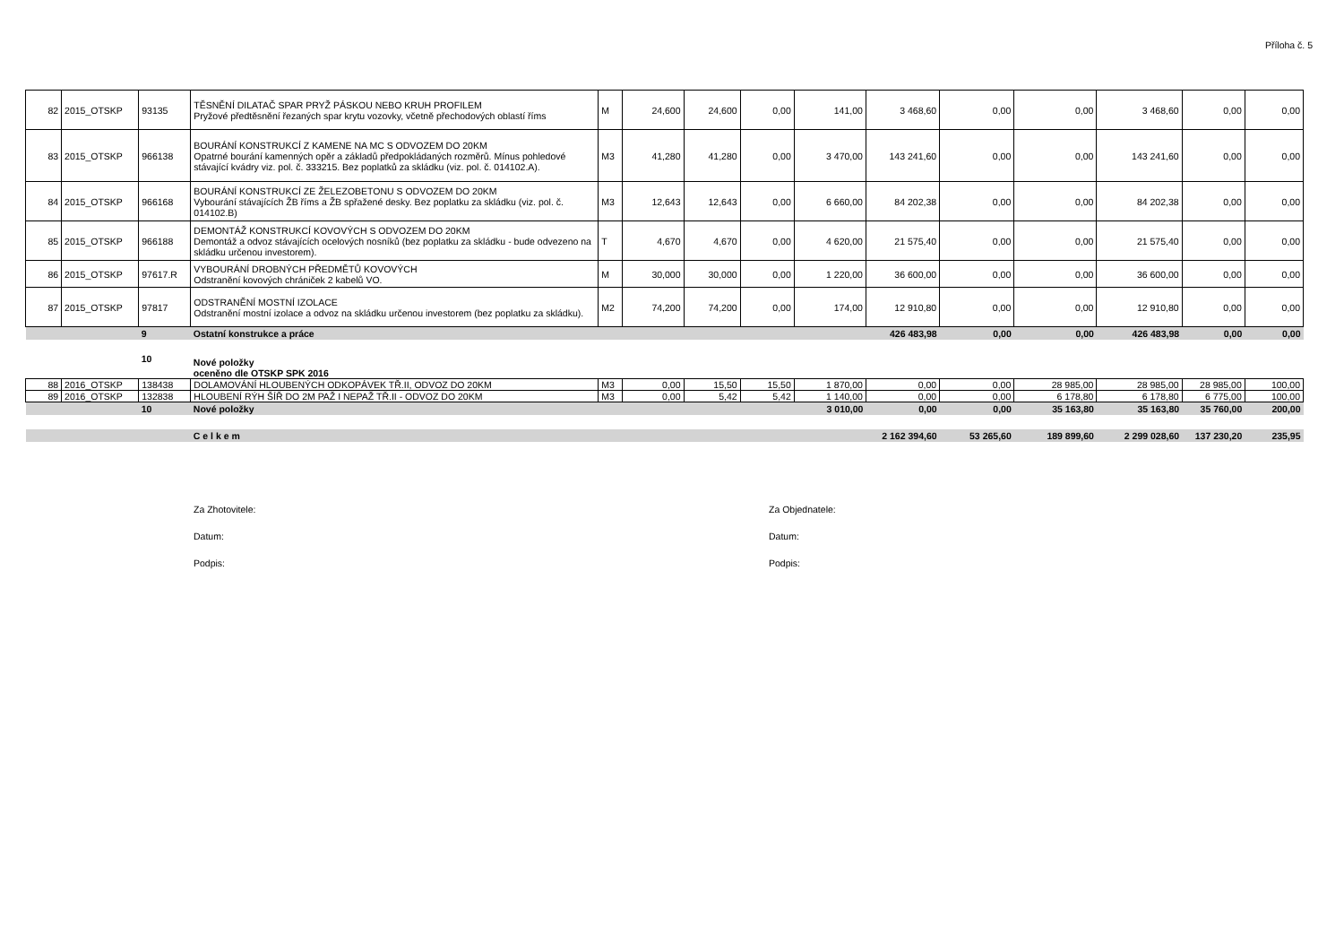Příloha č. 5
| 82 | 2015_OTSKP | 93135 | TĚSNĚNÍ DILATAČ SPAR PRYŽ PÁSKOU NEBO KRUH PROFILEM Pryžové předtěsnění řezaných spar krytu vozovky, včetně přechodových oblastí říms | M | 24,600 | 24,600 | 0,00 | 141,00 | 3 468,60 | 0,00 | 0,00 | 3 468,60 | 0,00 | 0,00 |
| 83 | 2015_OTSKP | 966138 | BOURÁNÍ KONSTRUKCÍ Z KAMENE NA MC S ODVOZEM DO 20KM Opatrné bourání kamenných opěr a základů předpokládaných rozměrů. Mínus pohledové stávající kvádry viz. pol. č. 333215. Bez poplatků za skládku (viz. pol. č. 014102.A). | M3 | 41,280 | 41,280 | 0,00 | 3 470,00 | 143 241,60 | 0,00 | 0,00 | 143 241,60 | 0,00 | 0,00 |
| 84 | 2015_OTSKP | 966168 | BOURÁNÍ KONSTRUKCÍ ZE ŽELEZOBETONU S ODVOZEM DO 20KM Vybourání stávajících ŽB říms a ŽB spřažené desky. Bez poplatku za skládku (viz. pol. č. 014102.B) | M3 | 12,643 | 12,643 | 0,00 | 6 660,00 | 84 202,38 | 0,00 | 0,00 | 84 202,38 | 0,00 | 0,00 |
| 85 | 2015_OTSKP | 966188 | DEMONTÁŽ KONSTRUKCÍ KOVOVÝCH S ODVOZEM DO 20KM Demontáž a odvoz stávajících ocelových nosníků (bez poplatku za skládku - bude odvezeno na skládku určenou investorem). | T | 4,670 | 4,670 | 0,00 | 4 620,00 | 21 575,40 | 0,00 | 0,00 | 21 575,40 | 0,00 | 0,00 |
| 86 | 2015_OTSKP | 97617.R | VYBOURÁNÍ DROBNÝCH PŘEDMĚTŮ KOVOVÝCH Odstranění kovových chrániček 2 kabelů VO. | M | 30,000 | 30,000 | 0,00 | 1 220,00 | 36 600,00 | 0,00 | 0,00 | 36 600,00 | 0,00 | 0,00 |
| 87 | 2015_OTSKP | 97817 | ODSTRANĚNÍ MOSTNÍ IZOLACE Odstranění mostní izolace a odvoz na skládku určenou investorem (bez poplatku za skládku). | M2 | 74,200 | 74,200 | 0,00 | 174,00 | 12 910,80 | 0,00 | 0,00 | 12 910,80 | 0,00 | 0,00 |
| | | 9 | Ostatní konstrukce a práce | | | | | | 426 483,98 | 0,00 | 0,00 | 426 483,98 | 0,00 | 0,00 |
| | | 10 | Nové položky oceněno dle OTSKP SPK 2016 | | | | | | | | | | | |
| 88 | 2016_OTSKP | 138438 | DOLAMOVÁNÍ HLOUBENÝCH ODKOPÁVEK TŘ.II, ODVOZ DO 20KM | M3 | 0,00 | 15,50 | 15,50 | 1 870,00 | 0,00 | 0,00 | 28 985,00 | 28 985,00 | 28 985,00 | 100,00 |
| 89 | 2016_OTSKP | 132838 | HLOUBENÍ RÝH ŠÍŘ DO 2M PAŽ I NEPAŽ TŘ.II - ODVOZ DO 20KM | M3 | 0,00 | 5,42 | 5,42 | 1 140,00 | 0,00 | 0,00 | 6 178,80 | 6 178,80 | 6 775,00 | 100,00 |
| | | 10 | Nové položky | | | | | 3 010,00 | 0,00 | 0,00 | 35 163,80 | 35 163,80 | 35 760,00 | 200,00 |
| | | | C e l k e m | | | | | | 2 162 394,60 | 53 265,60 | 189 899,60 | 2 299 028,60 | 137 230,20 | 235,95 |
Za Zhotovitele:
Datum:
Podpis:
Za Objednatele:
Datum:
Podpis: